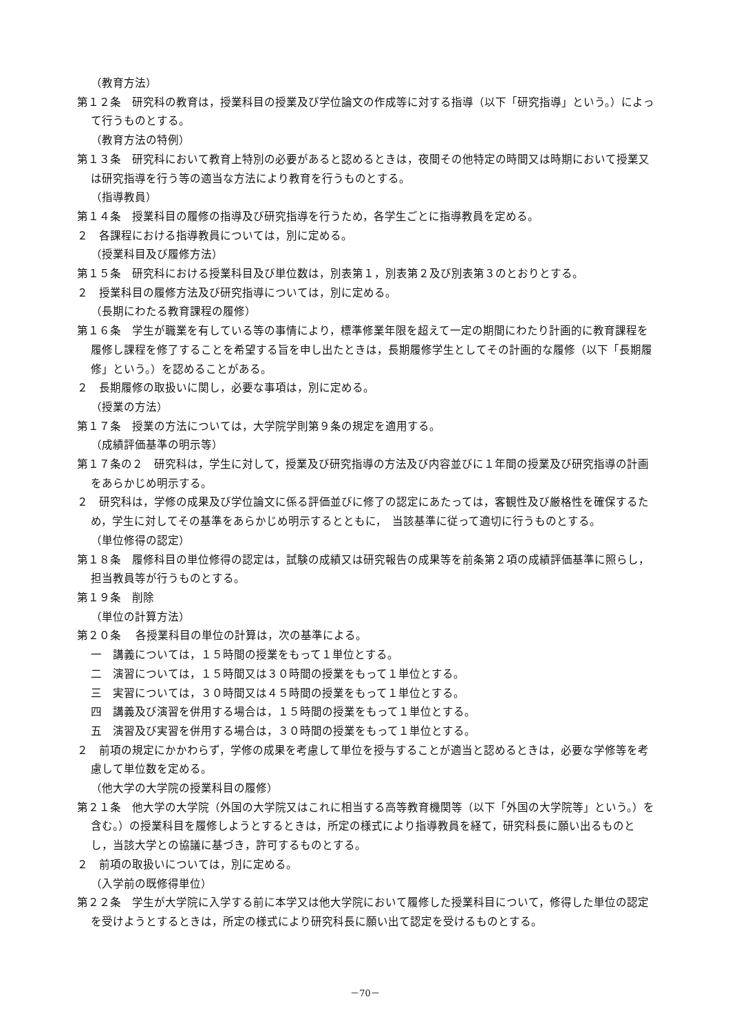（教育方法）
第１２条　研究科の教育は，授業科目の授業及び学位論文の作成等に対する指導（以下「研究指導」という。）によって行うものとする。
（教育方法の特例）
第１３条　研究科において教育上特別の必要があると認めるときは，夜間その他特定の時間又は時期において授業又は研究指導を行う等の適当な方法により教育を行うものとする。
（指導教員）
第１４条　授業科目の履修の指導及び研究指導を行うため，各学生ごとに指導教員を定める。
２　各課程における指導教員については，別に定める。
（授業科目及び履修方法）
第１５条　研究科における授業科目及び単位数は，別表第１，別表第２及び別表第３のとおりとする。
２　授業科目の履修方法及び研究指導については，別に定める。
（長期にわたる教育課程の履修）
第１６条　学生が職業を有している等の事情により，標準修業年限を超えて一定の期間にわたり計画的に教育課程を履修し課程を修了することを希望する旨を申し出たときは，長期履修学生としてその計画的な履修（以下「長期履修」という。）を認めることがある。
２　長期履修の取扱いに関し，必要な事項は，別に定める。
（授業の方法）
第１７条　授業の方法については，大学院学則第９条の規定を適用する。
（成績評価基準の明示等）
第１７条の２　研究科は，学生に対して，授業及び研究指導の方法及び内容並びに１年間の授業及び研究指導の計画をあらかじめ明示する。
２　研究科は，学修の成果及び学位論文に係る評価並びに修了の認定にあたっては，客観性及び厳格性を確保するため，学生に対してその基準をあらかじめ明示するとともに，　当該基準に従って適切に行うものとする。
（単位修得の認定）
第１８条　履修科目の単位修得の認定は，試験の成績又は研究報告の成果等を前条第２項の成績評価基準に照らし，担当教員等が行うものとする。
第１９条　削除
（単位の計算方法）
第２０条　 各授業科目の単位の計算は，次の基準による。
一　講義については，１５時間の授業をもって１単位とする。
二　演習については，１５時間又は３０時間の授業をもって１単位とする。
三　実習については，３０時間又は４５時間の授業をもって１単位とする。
四　講義及び演習を併用する場合は，１５時間の授業をもって１単位とする。
五　演習及び実習を併用する場合は，３０時間の授業をもって１単位とする。
２　前項の規定にかかわらず，学修の成果を考慮して単位を授与することが適当と認めるときは，必要な学修等を考慮して単位数を定める。
（他大学の大学院の授業科目の履修）
第２１条　他大学の大学院（外国の大学院又はこれに相当する高等教育機関等（以下「外国の大学院等」という。）を含む。）の授業科目を履修しようとするときは，所定の様式により指導教員を経て，研究科長に願い出るものとし，当該大学との協議に基づき，許可するものとする。
２　前項の取扱いについては，別に定める。
（入学前の既修得単位）
第２２条　学生が大学院に入学する前に本学又は他大学院において履修した授業科目について，修得した単位の認定を受けようとするときは，所定の様式により研究科長に願い出て認定を受けるものとする。
－70－